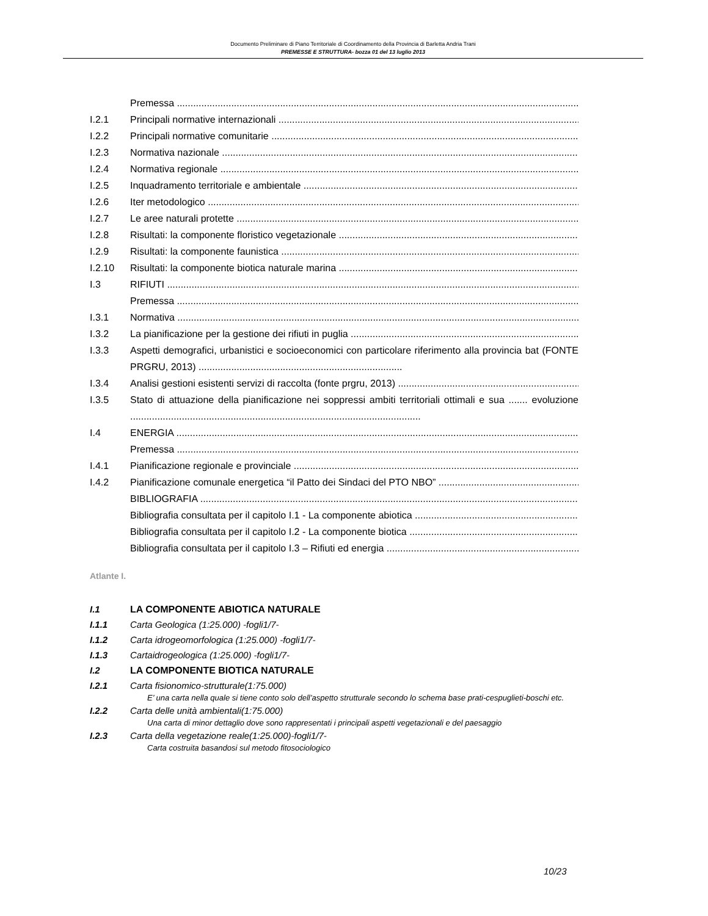Documento Preliminare di Piano Territoriale di Coordinamento della Provincia di Barletta Andria Trani
PREMESSE E STRUTTURA- bozza 01 del 13 luglio 2013
Premessa
I.2.1 Principali normative internazionali
I.2.2 Principali normative comunitarie
I.2.3 Normativa nazionale
I.2.4 Normativa regionale
I.2.5 Inquadramento territoriale e ambientale
I.2.6 Iter metodologico
I.2.7 Le aree naturali protette
I.2.8 Risultati: la componente floristico vegetazionale
I.2.9 Risultati: la componente faunistica
I.2.10 Risultati: la componente biotica naturale marina
I.3 RIFIUTI
Premessa
I.3.1 Normativa
I.3.2 La pianificazione per la gestione dei rifiuti in puglia
I.3.3 Aspetti demografici, urbanistici e socioeconomici con particolare riferimento alla provincia bat (FONTE PRGRU, 2013) ...........................................................................
I.3.4 Analisi gestioni esistenti servizi di raccolta (fonte prgru, 2013)
I.3.5 Stato di attuazione della pianificazione nei soppressi ambiti territoriali ottimali e sua ....... evoluzione ...........................................................................................................
I.4 ENERGIA
Premessa
I.4.1 Pianificazione regionale e provinciale
I.4.2 Pianificazione comunale energetica “il Patto dei Sindaci del PTO NBO”
BIBLIOGRAFIA
Bibliografia consultata per il capitolo I.1 - La componente abiotica
Bibliografia consultata per il capitolo I.2 - La componente biotica
Bibliografia consultata per il capitolo I.3 – Rifiuti ed energia
Atlante I.
I.1 LA COMPONENTE ABIOTICA NATURALE
I.1.1 Carta Geologica (1:25.000) -fogli1/7-
I.1.2 Carta idrogeomorfologica (1:25.000) -fogli1/7-
I.1.3 Cartaidrogeologica (1:25.000) -fogli1/7-
I.2 LA COMPONENTE BIOTICA NATURALE
I.2.1 Carta fisionomico-strutturale(1:75.000)
E’ una carta nella quale si tiene conto solo dell’aspetto strutturale secondo lo schema base prati-cespuglieti-boschi etc.
I.2.2 Carta delle unità ambientali(1:75.000)
Una carta di minor dettaglio dove sono rappresentati i principali aspetti vegetazionali e del paesaggio
I.2.3 Carta della vegetazione reale(1:25.000)-fogli1/7-
Carta costruita basandosi sul metodo fitosociologico
10/23